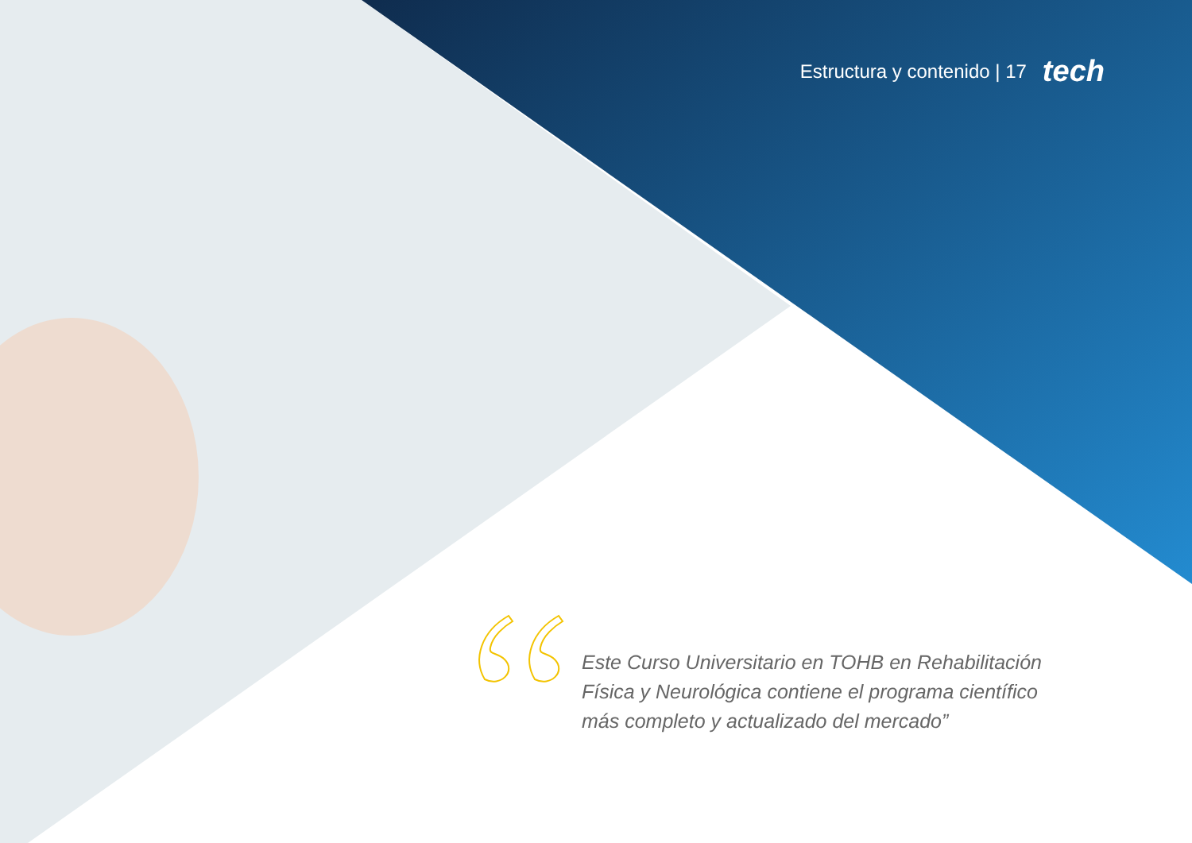Estructura y contenido | 17 tech
Este Curso Universitario en TOHB en Rehabilitación Física y Neurológica contiene el programa científico más completo y actualizado del mercado”